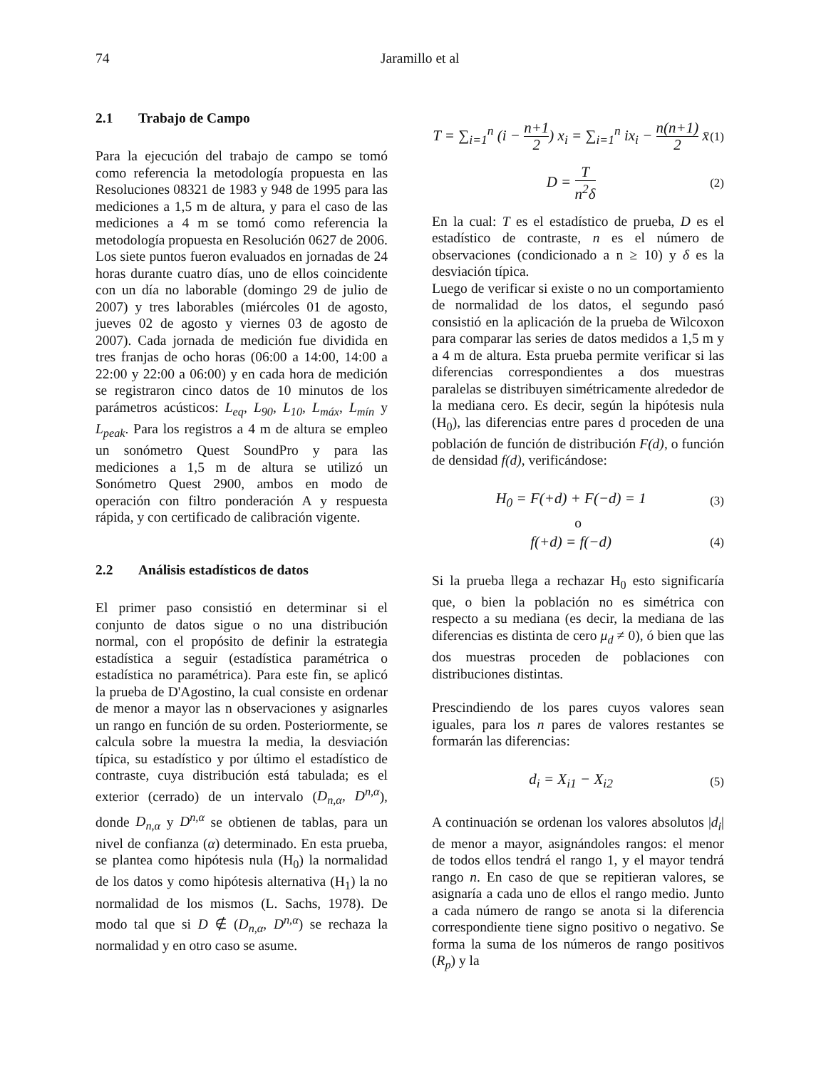74 Jaramillo et al
2.1 Trabajo de Campo
Para la ejecución del trabajo de campo se tomó como referencia la metodología propuesta en las Resoluciones 08321 de 1983 y 948 de 1995 para las mediciones a 1,5 m de altura, y para el caso de las mediciones a 4 m se tomó como referencia la metodología propuesta en Resolución 0627 de 2006. Los siete puntos fueron evaluados en jornadas de 24 horas durante cuatro días, uno de ellos coincidente con un día no laborable (domingo 29 de julio de 2007) y tres laborables (miércoles 01 de agosto, jueves 02 de agosto y viernes 03 de agosto de 2007). Cada jornada de medición fue dividida en tres franjas de ocho horas (06:00 a 14:00, 14:00 a 22:00 y 22:00 a 06:00) y en cada hora de medición se registraron cinco datos de 10 minutos de los parámetros acústicos: L<sub>eq</sub>, L<sub>90</sub>, L<sub>10</sub>, L<sub>máx</sub>, L<sub>mín</sub> y L<sub>peak</sub>. Para los registros a 4 m de altura se empleo un sonómetro Quest SoundPro y para las mediciones a 1,5 m de altura se utilizó un Sonómetro Quest 2900, ambos en modo de operación con filtro ponderación A y respuesta rápida, y con certificado de calibración vigente.
2.2 Análisis estadísticos de datos
El primer paso consistió en determinar si el conjunto de datos sigue o no una distribución normal, con el propósito de definir la estrategia estadística a seguir (estadística paramétrica o estadística no paramétrica). Para este fin, se aplicó la prueba de D'Agostino, la cual consiste en ordenar de menor a mayor las n observaciones y asignarles un rango en función de su orden. Posteriormente, se calcula sobre la muestra la media, la desviación típica, su estadístico y por último el estadístico de contraste, cuya distribución está tabulada; es el exterior (cerrado) de un intervalo (D<sub>n,α</sub>, D<sup>n,α</sup>), donde D<sub>n,α</sub> y D<sup>n,α</sup> se obtienen de tablas, para un nivel de confianza (α) determinado. En esta prueba, se plantea como hipótesis nula (H<sub>0</sub>) la normalidad de los datos y como hipótesis alternativa (H<sub>1</sub>) la no normalidad de los mismos (L. Sachs, 1978). De modo tal que si D ∉ (D<sub>n,α</sub>, D<sup>n,α</sup>) se rechaza la normalidad y en otro caso se asume.
T = ∑<sub>i=1</sub><sup>n</sup> (i − n+1 2) x<sub>i</sub> = ∑<sub>i=1</sub><sup>n</sup> ix<sub>i</sub> − n(n+1) 2 x̄
(1)
D = T n<sup>2</sup>δ
(2)
En la cual: T es el estadístico de prueba, D es el estadístico de contraste, n es el número de observaciones (condicionado a n ≥ 10) y δ es la desviación típica.
Luego de verificar si existe o no un comportamiento de normalidad de los datos, el segundo pasó consistió en la aplicación de la prueba de Wilcoxon para comparar las series de datos medidos a 1,5 m y a 4 m de altura. Esta prueba permite verificar si las diferencias correspondientes a dos muestras paralelas se distribuyen simétricamente alrededor de la mediana cero. Es decir, según la hipótesis nula (H<sub>0</sub>), las diferencias entre pares d proceden de una población de función de distribución F(d), o función de densidad f(d), verificándose:
H<sub>0</sub> = F(+d) + F(−d) = 1
(3)
o
f(+d) = f(−d)
(4)
Si la prueba llega a rechazar H<sub>0</sub> esto significaría que, o bien la población no es simétrica con respecto a su mediana (es decir, la mediana de las diferencias es distinta de cero μ<sub>d</sub> ≠ 0), ó bien que las dos muestras proceden de poblaciones con distribuciones distintas.
Prescindiendo de los pares cuyos valores sean iguales, para los n pares de valores restantes se formarán las diferencias:
d<sub>i</sub> = X<sub>i1</sub> − X<sub>i2</sub>
(5)
A continuación se ordenan los valores absolutos |d<sub>i</sub>| de menor a mayor, asignándoles rangos: el menor de todos ellos tendrá el rango 1, y el mayor tendrá rango n. En caso de que se repitieran valores, se asignaría a cada uno de ellos el rango medio. Junto a cada número de rango se anota si la diferencia correspondiente tiene signo positivo o negativo. Se forma la suma de los números de rango positivos (R<sub>p</sub>) y la